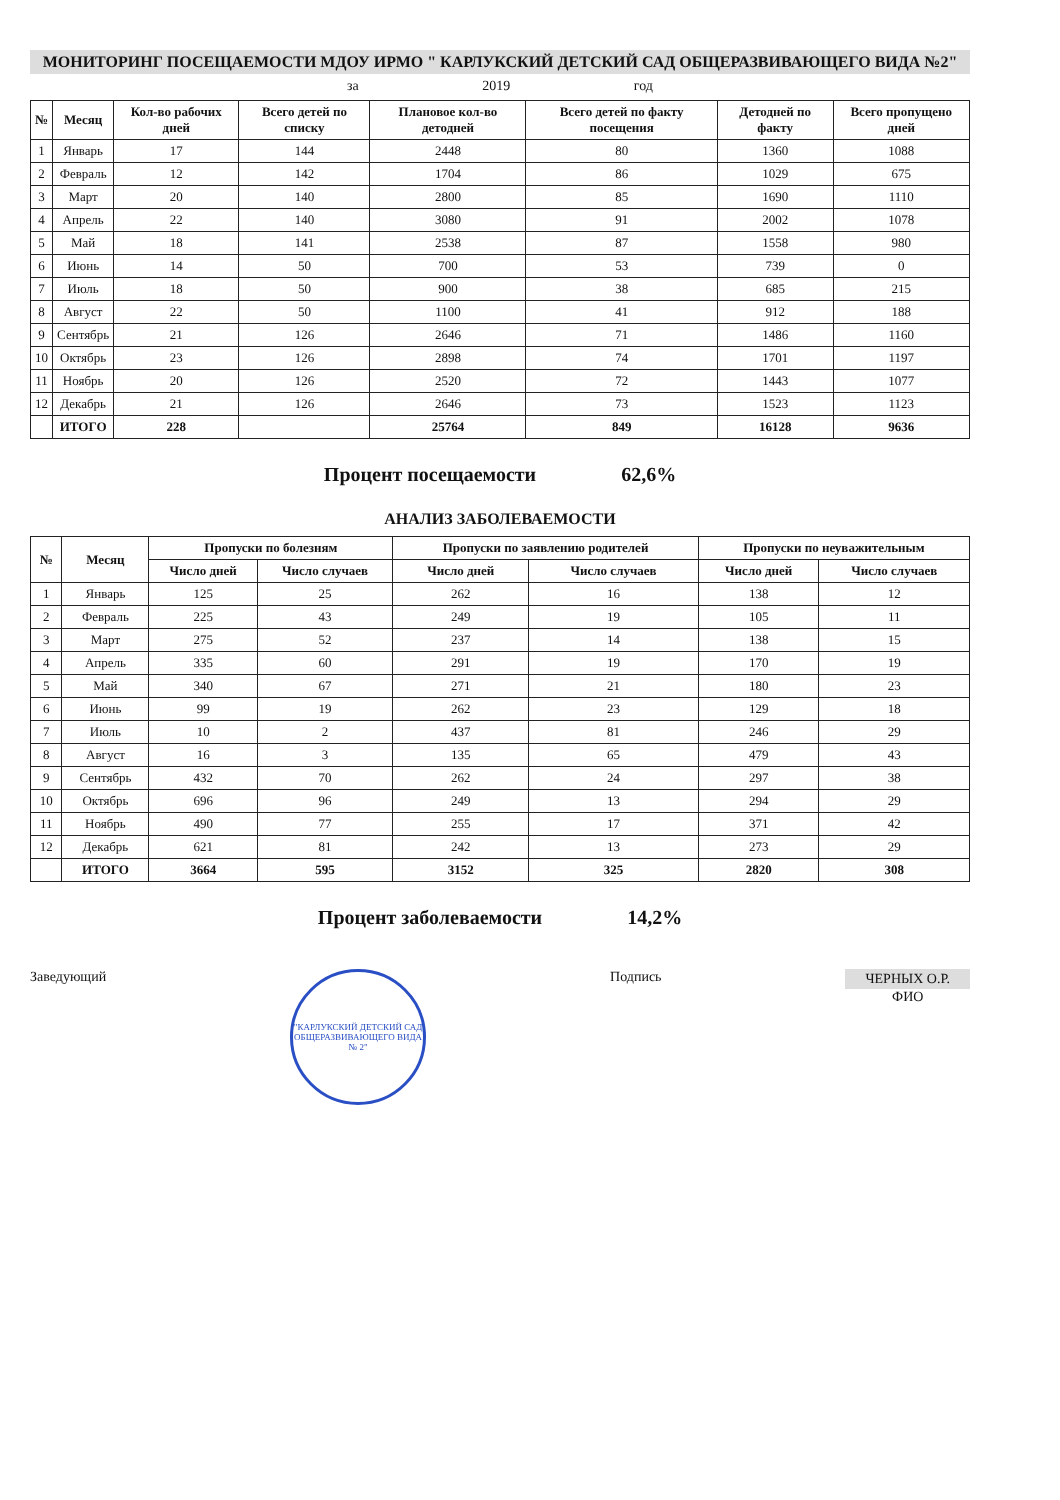МОНИТОРИНГ ПОСЕЩАЕМОСТИ МДОУ ИРМО " КАРЛУКСКИЙ ДЕТСКИЙ САД ОБЩЕРАЗВИВАЮЩЕГО ВИДА №2"
за 2019 год
| № | Месяц | Кол-во рабочих дней | Всего детей по списку | Плановое кол-во детодней | Всего детей по факту посещения | Детодней по факту | Всего пропущено дней |
| --- | --- | --- | --- | --- | --- | --- | --- |
| 1 | Январь | 17 | 144 | 2448 | 80 | 1360 | 1088 |
| 2 | Февраль | 12 | 142 | 1704 | 86 | 1029 | 675 |
| 3 | Март | 20 | 140 | 2800 | 85 | 1690 | 1110 |
| 4 | Апрель | 22 | 140 | 3080 | 91 | 2002 | 1078 |
| 5 | Май | 18 | 141 | 2538 | 87 | 1558 | 980 |
| 6 | Июнь | 14 | 50 | 700 | 53 | 739 | 0 |
| 7 | Июль | 18 | 50 | 900 | 38 | 685 | 215 |
| 8 | Август | 22 | 50 | 1100 | 41 | 912 | 188 |
| 9 | Сентябрь | 21 | 126 | 2646 | 71 | 1486 | 1160 |
| 10 | Октябрь | 23 | 126 | 2898 | 74 | 1701 | 1197 |
| 11 | Ноябрь | 20 | 126 | 2520 | 72 | 1443 | 1077 |
| 12 | Декабрь | 21 | 126 | 2646 | 73 | 1523 | 1123 |
| | ИТОГО | 228 | | 25764 | 849 | 16128 | 9636 |
Процент посещаемости 62,6%
АНАЛИЗ ЗАБОЛЕВАЕМОСТИ
| № | Месяц | Пропуски по болезням | | Пропуски по заявлению родителей | | Пропуски по неуважительным | |
| --- | --- | --- | --- | --- | --- | --- | --- |
| | | Число дней | Число случаев | Число дней | Число случаев | Число дней | Число случаев |
| 1 | Январь | 125 | 25 | 262 | 16 | 138 | 12 |
| 2 | Февраль | 225 | 43 | 249 | 19 | 105 | 11 |
| 3 | Март | 275 | 52 | 237 | 14 | 138 | 15 |
| 4 | Апрель | 335 | 60 | 291 | 19 | 170 | 19 |
| 5 | Май | 340 | 67 | 271 | 21 | 180 | 23 |
| 6 | Июнь | 99 | 19 | 262 | 23 | 129 | 18 |
| 7 | Июль | 10 | 2 | 437 | 81 | 246 | 29 |
| 8 | Август | 16 | 3 | 135 | 65 | 479 | 43 |
| 9 | Сентябрь | 432 | 70 | 262 | 24 | 297 | 38 |
| 10 | Октябрь | 696 | 96 | 249 | 13 | 294 | 29 |
| 11 | Ноябрь | 490 | 77 | 255 | 17 | 371 | 42 |
| 12 | Декабрь | 621 | 81 | 242 | 13 | 273 | 29 |
| | ИТОГО | 3664 | 595 | 3152 | 325 | 2820 | 308 |
Процент заболеваемости 14,2%
Заведующий
"КАРЛУКСКИЙ ДЕТСКИЙ САД ОБЩЕРАЗВИВАЮЩЕГО ВИДА № 2"
Подпись ЧЕРНЫХ О.Р.
ФИО